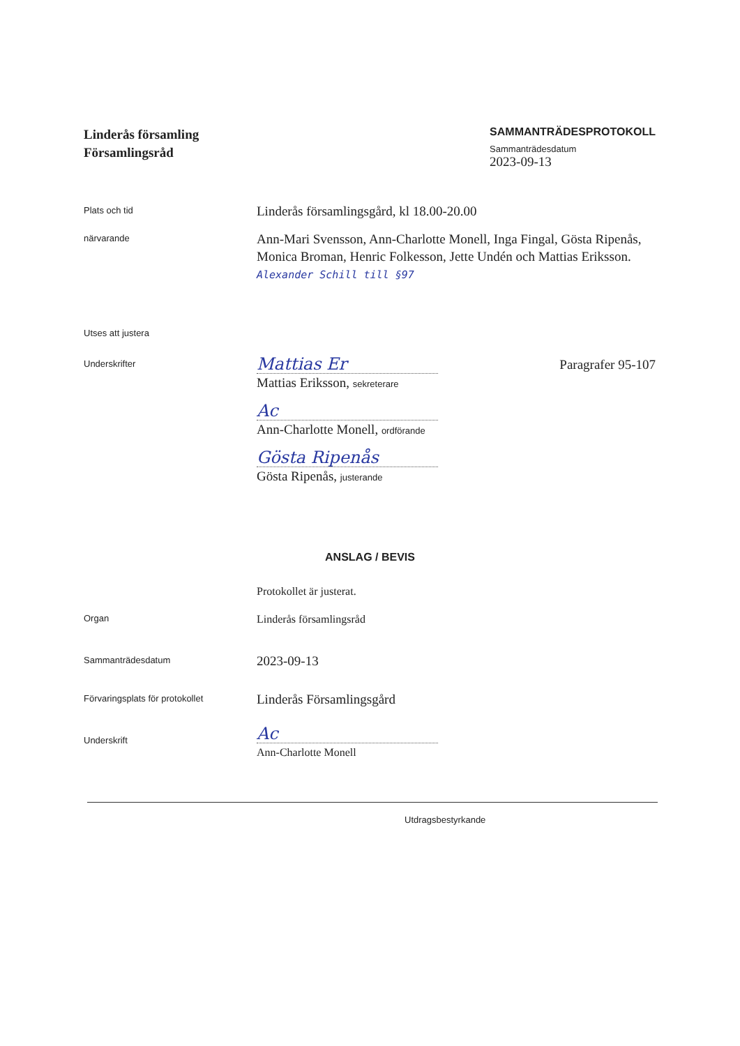Linderås församling
Församlingsråd
SAMMANTRÄDESPROTOKOLL
Sammanträdesdatum
2023-09-13
Plats och tid
Linderås församlingsgård, kl 18.00-20.00
närvarande
Ann-Mari Svensson, Ann-Charlotte Monell, Inga Fingal, Gösta Ripenås, Monica Broman, Henric Folkesson, Jette Undén och Mattias Eriksson. Alexander Schill till §97
Utses att justera
Underskrifter
Mattias Er
Paragrafer 95-107
Mattias Eriksson, sekreterare
Ac
Ann-Charlotte Monell, ordförande
Gösta Ripenås
Gösta Ripenås, justerande
ANSLAG / BEVIS
Protokollet är justerat.
Organ
Linderås församlingsråd
Sammanträdesdatum
2023-09-13
Förvaringsplats för protokollet
Linderås Församlingsgård
Underskrift
Ac
Ann-Charlotte Monell
Utdragsbestyrkande